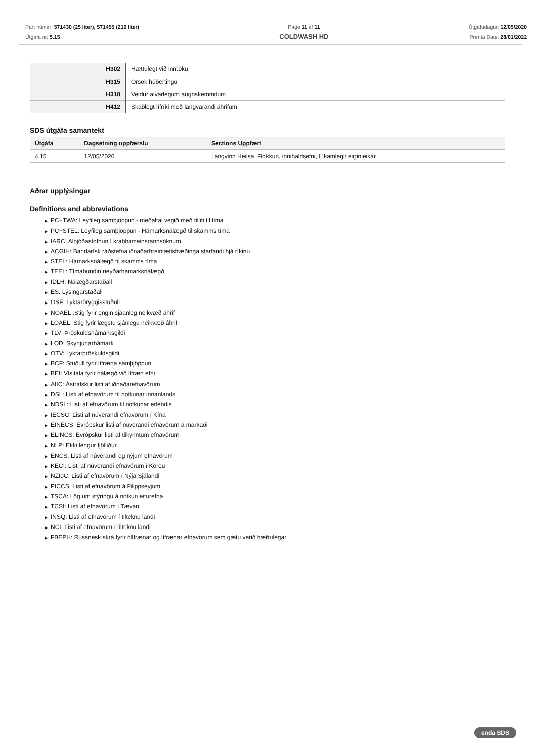Part númer: 571430 (25 liter), 571455 (210 liter)
Útgáfa nr: 5.15
Page 11 af 11
COLDWASH HD
Útgáfudagur: 12/05/2020
Prenta Date: 28/01/2022
| H302 | Hættulegt við inntöku |
| H315 | Orsök húðertingu |
| H318 | Veldur alvarlegum augnskemmdum |
| H412 | Skaðlegt lífríki með langvarandi áhrifum |
SDS útgáfa samantekt
| Útgáfa | Dagsetning uppfærslu | Sections Uppfært |
| --- | --- | --- |
| 4.15 | 12/05/2020 | Langvinn Heilsa, Flokkun, innihaldsefni, Líkamlegir eiginleikar |
Aðrar upplýsingar
Definitions and abbreviations
▶ PC−TWA: Leyfileg samþjöppun - meðaltal vegið með tilliti til tíma
▶ PC−STEL: Leyfileg samþjöppun - Hámarksnálægð til skamms tíma
▶ IARC: Alþjóðastofnun í krabbameinsrannsóknum
▶ ACGIH: Bandarísk ráðstefna iðnaðarhreinlætisfræðinga starfandi hjá ríkinu
▶ STEL: Hámarksnálægð til skamms tíma
▶ TEEL: Tímabundin neyðarhámarksnálægð
▶ IDLH: Nálægðarstaðall
▶ ES: Lýsingarstaðall
▶ OSF: Lyktaröryggisstuðull
▶ NOAEL :Stig fyrir engin sjáanleg neikvæð áhrif
▶ LOAEL: Stig fyrir lægstu sjánlegu neikvæð áhrif
▶ TLV: Þröskuldshámarksgildi
▶ LOD: Skynjunarhámark
▶ OTV: Lyktarþröskuldsgildi
▶ BCF: Stuðull fyrir lífræna samþjöppun
▶ BEI: Vísitala fyrir nálægð við lífræn efni
▶ AIIC: Ástralskur listi af iðnaðarefnavörum
▶ DSL: Listi af efnavörum til notkunar innanlands
▶ NDSL: Listi af efnavörum til notkunar erlendis
▶ IECSC: Listi af núverandi efnavörum í Kína
▶ EINECS: Evrópskur listi af núverandi efnavörum á markaði
▶ ELINCS: Evrópskur listi af tilkynntum efnavörum
▶ NLP: Ekki lengur fjölliður
▶ ENCS: Listi af núverandi og nýjum efnavörum
▶ KECI: Listi af núverandi efnavörum í Kóreu
▶ NZIoC: Listi af efnavörum í Nýja Sjálandi
▶ PICCS: Listi af efnavörum á Filippseyjum
▶ TSCA: Lög um stýringu á notkun eiturefna
▶ TCSI: Listi af efnavörum í Tævan
▶ INSQ: Listi af efnavörum í tilteknu landi
▶ NCI: Listi af efnavörum í tilteknu landi
▶ FBEPH: Rússnesk skrá fyrir ólífrænar og lífrænar efnavörum sem gætu verið hættulegar
enda SDS